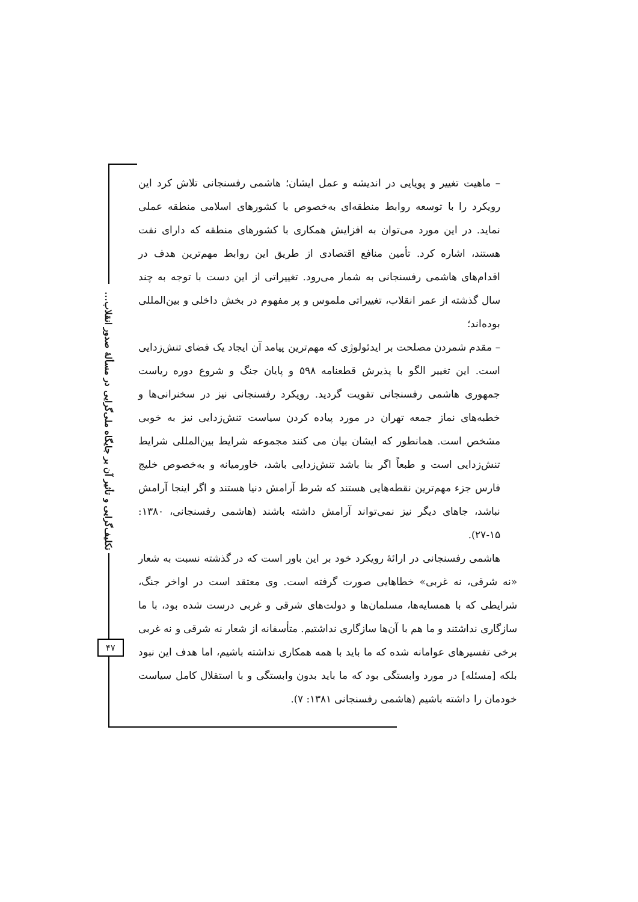تکلیف‌گرایی و تأثیر آن بر جایگاه ملی‌گرایی در مسألهٔ صدور انقلاب...
۴۷
– ماهیت تغییر و پویایی در اندیشه و عمل ایشان؛ هاشمی رفسنجانی تلاش کرد این رویکرد را با توسعه روابط منطقه‌ای به‌خصوص با کشورهای اسلامی منطقه عملی نماید. در این مورد می‌توان به افزایش همکاری با کشورهای منطقه که دارای نفت هستند، اشاره کرد. تأمین منافع اقتصادی از طریق این روابط مهم‌ترین هدف در اقدام‌های هاشمی رفسنجانی به شمار می‌رود. تغییراتی از این دست با توجه به چند سال گذشته از عمر انقلاب، تغییراتی ملموس و پر مفهوم در بخش داخلی و بین‌المللی بوده‌اند؛
– مقدم شمردن مصلحت بر ایدئولوژی که مهم‌ترین پیامد آن ایجاد یک فضای تنش‌زدایی است. این تغییر الگو با پذیرش قطعنامه ۵۹۸ و پایان جنگ و شروع دوره ریاست جمهوری هاشمی رفسنجانی تقویت گردید. رویکرد رفسنجانی نیز در سخنرانی‌ها و خطبه‌های نماز جمعه تهران در مورد پیاده کردن سیاست تنش‌زدایی نیز به خوبی مشخص است. همانطور که ایشان بیان می کنند مجموعه شرایط بین‌المللی شرایط تنش‌زدایی است و طبعاً اگر بنا باشد تنش‌زدایی باشد، خاورمیانه و به‌خصوص خلیج فارس جزء مهم‌ترین نقطه‌هایی هستند که شرط آرامش دنیا هستند و اگر اینجا آرامش نباشد، جاهای دیگر نیز نمی‌تواند آرامش داشته باشند (هاشمی رفسنجانی، ۱۳۸۰: ۱۵-۲۷).
هاشمی رفسنجانی در ارائهٔ رویکرد خود بر این باور است که در گذشته نسبت به شعار «نه شرقی، نه غربی» خطاهایی صورت گرفته است. وی معتقد است در اواخر جنگ، شرایطی که با همسایه‌ها، مسلمان‌ها و دولت‌های شرقی و غربی درست شده بود، با ما سازگاری نداشتند و ما هم با آن‌ها سازگاری نداشتیم. متأسفانه از شعار نه شرقی و نه غربی برخی تفسیرهای عوامانه شده که ما باید با همه همکاری نداشته باشیم، اما هدف این نبود بلکه [مسئله] در مورد وابستگی بود که ما باید بدون وابستگی و با استقلال کامل سیاست خودمان را داشته باشیم (هاشمی رفسنجانی ۱۳۸۱: ۷).